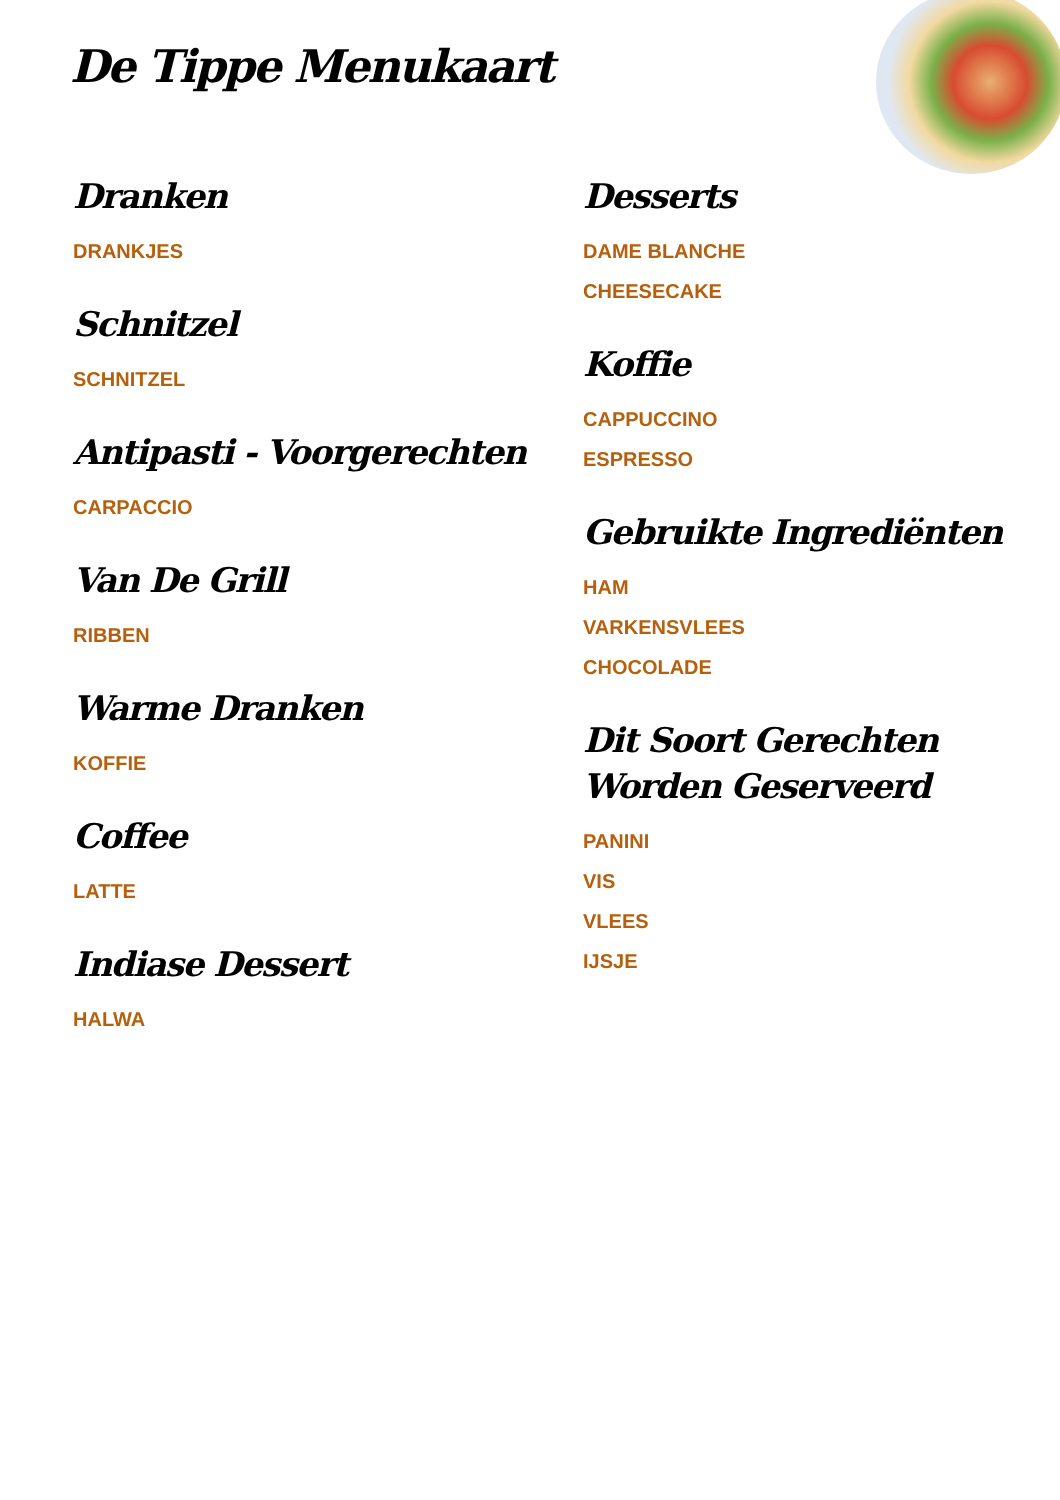De Tippe Menukaart
Dranken
DRANKJES
Schnitzel
SCHNITZEL
Antipasti - Voorgerechten
CARPACCIO
Van De Grill
RIBBEN
Warme Dranken
KOFFIE
Coffee
LATTE
Indiase Dessert
HALWA
Desserts
DAME BLANCHE
CHEESECAKE
Koffie
CAPPUCCINO
ESPRESSO
Gebruikte Ingrediënten
HAM
VARKENSVLEES
CHOCOLADE
Dit Soort Gerechten Worden Geserveerd
PANINI
VIS
VLEES
IJSJE